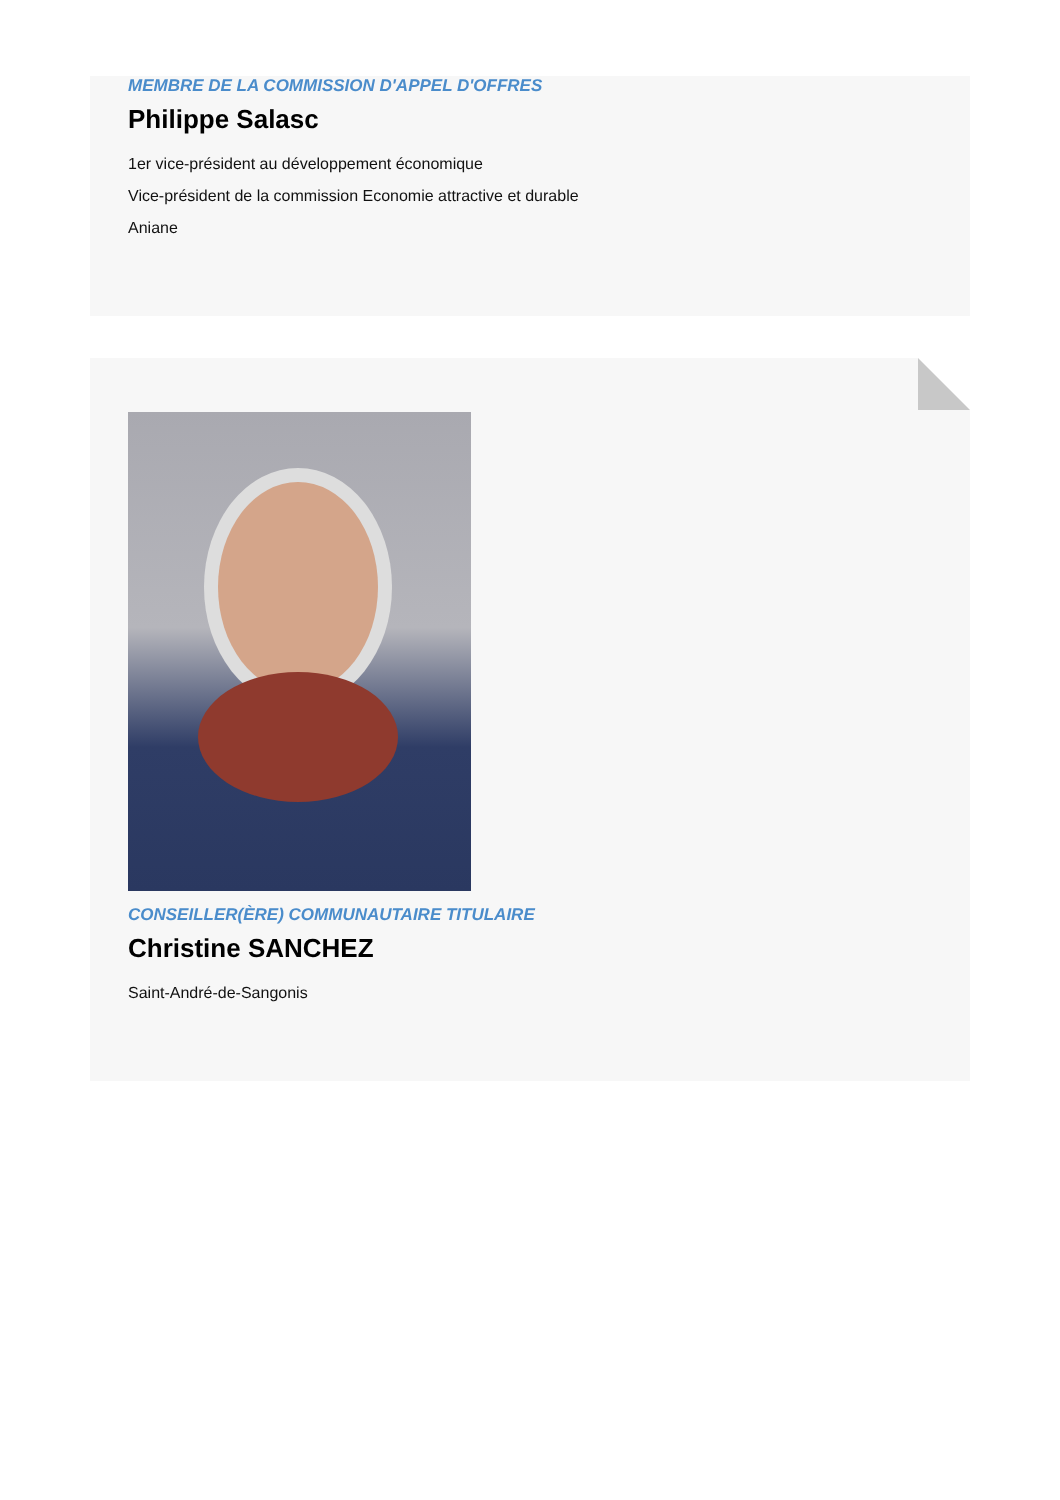MEMBRE DE LA COMMISSION D'APPEL D'OFFRES
Philippe Salasc
1er vice-président au développement économique
Vice-président de la commission Economie attractive et durable
Aniane
CONSEILLER(ÈRE) COMMUNAUTAIRE TITULAIRE
Christine SANCHEZ
Saint-André-de-Sangonis